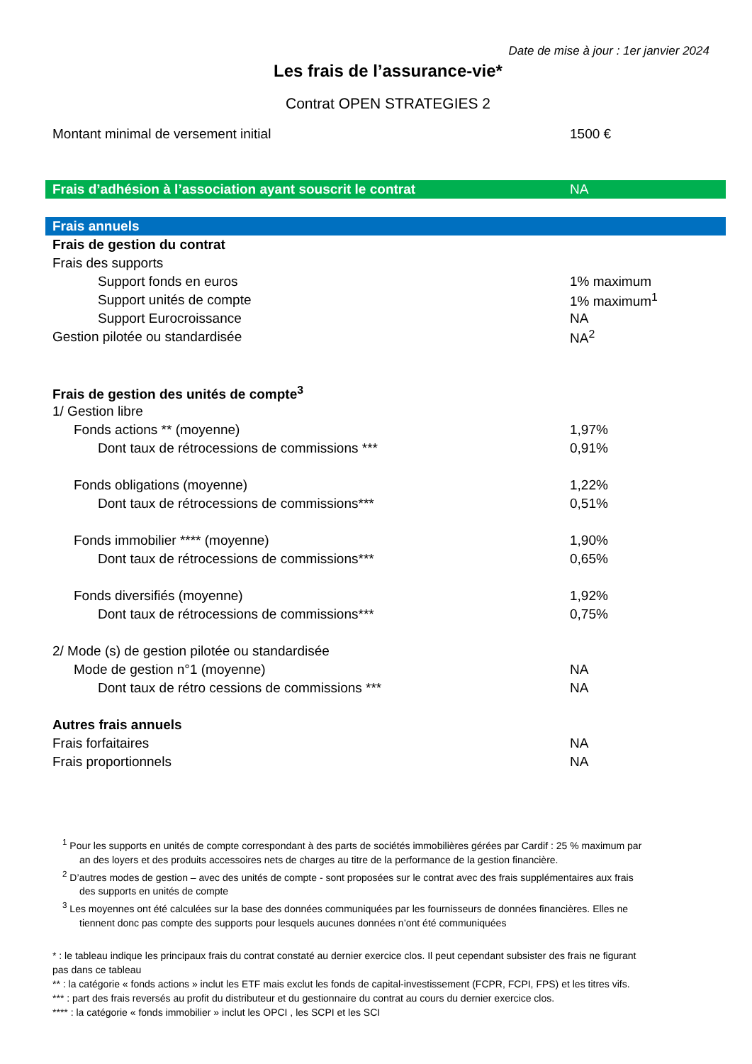Date de mise à jour : 1er janvier 2024
Les frais de l’assurance-vie*
Contrat OPEN STRATEGIES 2
| Montant minimal de versement initial | 1500 € |
| Frais d’adhésion à l’association ayant souscrit le contrat | NA |
| Frais annuels | |
| Frais de gestion du contrat | |
| Frais des supports | |
| Support fonds en euros | 1% maximum |
| Support unités de compte | 1% maximum<sup>1</sup> |
| Support Eurocroissance | NA |
| Gestion pilotée ou standardisée | NA<sup>2</sup> |
| Frais de gestion des unités de compte<sup>3</sup> | |
| 1/ Gestion libre | |
| Fonds actions ** (moyenne) | 1,97% |
| Dont taux de rétrocessions de commissions *** | 0,91% |
| Fonds obligations (moyenne) | 1,22% |
| Dont taux de rétrocessions de commissions*** | 0,51% |
| Fonds immobilier **** (moyenne) | 1,90% |
| Dont taux de rétrocessions de commissions*** | 0,65% |
| Fonds diversifiés (moyenne) | 1,92% |
| Dont taux de rétrocessions de commissions*** | 0,75% |
| 2/ Mode (s) de gestion pilotée ou standardisée | |
| Mode de gestion n°1 (moyenne) | NA |
| Dont taux de rétro cessions de commissions *** | NA |
| Autres frais annuels | |
| Frais forfaitaires | NA |
| Frais proportionnels | NA |
<sup>1</sup> Pour les supports en unités de compte correspondant à des parts de sociétés immobilières gérées par Cardif : 25 % maximum par an des loyers et des produits accessoires nets de charges au titre de la performance de la gestion financière.
<sup>2</sup> D’autres modes de gestion – avec des unités de compte - sont proposées sur le contrat avec des frais supplémentaires aux frais des supports en unités de compte
<sup>3</sup> Les moyennes ont été calculées sur la base des données communiquées par les fournisseurs de données financières. Elles ne tiennent donc pas compte des supports pour lesquels aucunes données n’ont été communiquées
* : le tableau indique les principaux frais du contrat constaté au dernier exercice clos. Il peut cependant subsister des frais ne figurant pas dans ce tableau
** : la catégorie « fonds actions » inclut les ETF mais exclut les fonds de capital-investissement (FCPR, FCPI, FPS) et les titres vifs.
*** : part des frais reversés au profit du distributeur et du gestionnaire du contrat au cours du dernier exercice clos.
**** : la catégorie « fonds immobilier » inclut les OPCI , les SCPI et les SCI